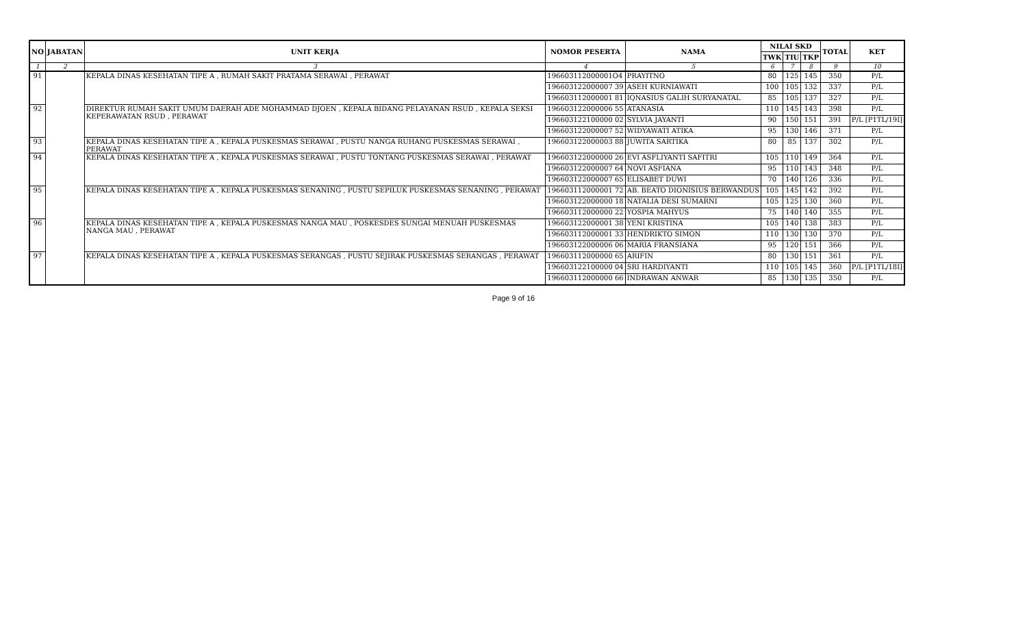| NO | JABATAN | UNIT KERJA | NOMOR PESERTA | NAMA | NILAI SKD | | | TOTAL | KET |
| --- | --- | --- | --- | --- | --- | --- | --- | --- | --- |
| | | | | | TWK | TIU | TKP | | |
| 1 | 2 | 3 | 4 | 5 | 6 | 7 | 8 | 9 | 10 |
| 91 | | KEPALA DINAS KESEHATAN TIPE A , RUMAH SAKIT PRATAMA SERAWAI , PERAWAT | 196603112000001O4 | PRAYITNO | 80 | 125 | 145 | 350 | P/L |
| | | | 196603122000007 39 | ASEH KURNIAWATI | 100 | 105 | 132 | 337 | P/L |
| | | | 196603112000001 81 | IQNASIUS GALIH SURYANATAL | 85 | 105 | 137 | 327 | P/L |
| 92 | | DIREKTUR RUMAH SAKIT UMUM DAERAH ADE MOHAMMAD DJOEN , KEPALA BIDANG PELAYANAN RSUD , KEPALA SEKSI KEPERAWATAN RSUD , PERAWAT | 196603122000006 55 | ATANASIA | 110 | 145 | 143 | 398 | P/L |
| | | | 196603122100000 02 | SYLVIA JAYANTI | 90 | 150 | 151 | 391 | P/L [P1TL/19I] |
| | | | 196603122000007 52 | WIDYAWATI ATIKA | 95 | 130 | 146 | 371 | P/L |
| 93 | | KEPALA DINAS KESEHATAN TIPE A , KEPALA PUSKESMAS SERAWAI , PUSTU NANGA RUHANG PUSKESMAS SERAWAI , PERAWAT | 196603122000003 88 | JUWITA SARTIKA | 80 | 85 | 137 | 302 | P/L |
| 94 | | KEPALA DINAS KESEHATAN TIPE A , KEPALA PUSKESMAS SERAWAI , PUSTU TONTANG PUSKESMAS SERAWAI , PERAWAT | 196603122000000 26 | EVI ASFLIYANTI SAFITRI | 105 | 110 | 149 | 364 | P/L |
| | | | 196603122000007 64 | NOVI ASFIANA | 95 | 110 | 143 | 348 | P/L |
| | | | 196603122000007 65 | ELISABET DUWI | 70 | 140 | 126 | 336 | P/L |
| 95 | | KEPALA DINAS KESEHATAN TIPE A , KEPALA PUSKESMAS SENANING , PUSTU SEPILUK PUSKESMAS SENANING , PERAWAT | 196603112000001 72 | AB. BEATO DIONISIUS BERWANDUS | 105 | 145 | 142 | 392 | P/L |
| | | | 196603122000000 18 | NATALIA DESI SUMARNI | 105 | 125 | 130 | 360 | P/L |
| | | | 196603112000000 22 | YOSPIA MAHYUS | 75 | 140 | 140 | 355 | P/L |
| 96 | | KEPALA DINAS KESEHATAN TIPE A , KEPALA PUSKESMAS NANGA MAU , POSKESDES SUNGAI MENUAH PUSKESMAS NANGA MAU , PERAWAT | 196603122000001 38 | YENI KRISTINA | 105 | 140 | 138 | 383 | P/L |
| | | | 196603112000001 33 | HENDRIKTO SIMON | 110 | 130 | 130 | 370 | P/L |
| | | | 196603122000006 06 | MARIA FRANSIANA | 95 | 120 | 151 | 366 | P/L |
| 97 | | KEPALA DINAS KESEHATAN TIPE A , KEPALA PUSKESMAS SERANGAS , PUSTU SEJIRAK PUSKESMAS SERANGAS , PERAWAT | 196603112000000 65 | ARIFIN | 80 | 130 | 151 | 361 | P/L |
| | | | 196603122100000 04 | SRI HARDIYANTI | 110 | 105 | 145 | 360 | P/L [P1TL/18I] |
| | | | 196603112000000 66 | INDRAWAN ANWAR | 85 | 130 | 135 | 350 | P/L |
Page 9 of 16